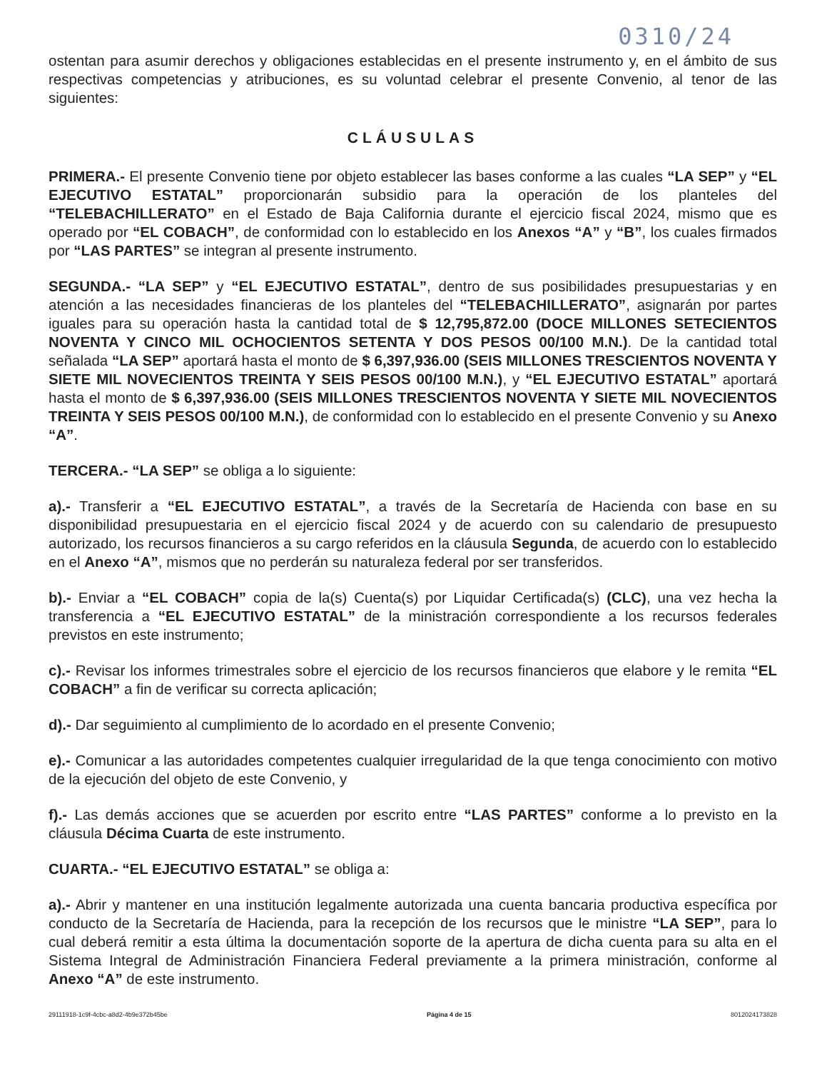0310/24
ostentan para asumir derechos y obligaciones establecidas en el presente instrumento y, en el ámbito de sus respectivas competencias y atribuciones, es su voluntad celebrar el presente Convenio, al tenor de las siguientes:
CLÁUSULAS
PRIMERA.- El presente Convenio tiene por objeto establecer las bases conforme a las cuales “LA SEP” y “EL EJECUTIVO ESTATAL” proporcionarán subsidio para la operación de los planteles del “TELEBACHILLERATO” en el Estado de Baja California durante el ejercicio fiscal 2024, mismo que es operado por “EL COBACH”, de conformidad con lo establecido en los Anexos “A” y “B”, los cuales firmados por “LAS PARTES” se integran al presente instrumento.
SEGUNDA.- “LA SEP” y “EL EJECUTIVO ESTATAL”, dentro de sus posibilidades presupuestarias y en atención a las necesidades financieras de los planteles del “TELEBACHILLERATO”, asignarán por partes iguales para su operación hasta la cantidad total de $ 12,795,872.00 (DOCE MILLONES SETECIENTOS NOVENTA Y CINCO MIL OCHOCIENTOS SETENTA Y DOS PESOS 00/100 M.N.). De la cantidad total señalada “LA SEP” aportará hasta el monto de $ 6,397,936.00 (SEIS MILLONES TRESCIENTOS NOVENTA Y SIETE MIL NOVECIENTOS TREINTA Y SEIS PESOS 00/100 M.N.), y “EL EJECUTIVO ESTATAL” aportará hasta el monto de $ 6,397,936.00 (SEIS MILLONES TRESCIENTOS NOVENTA Y SIETE MIL NOVECIENTOS TREINTA Y SEIS PESOS 00/100 M.N.), de conformidad con lo establecido en el presente Convenio y su Anexo “A”.
TERCERA.- “LA SEP” se obliga a lo siguiente:
a).- Transferir a “EL EJECUTIVO ESTATAL”, a través de la Secretaría de Hacienda con base en su disponibilidad presupuestaria en el ejercicio fiscal 2024 y de acuerdo con su calendario de presupuesto autorizado, los recursos financieros a su cargo referidos en la cláusula Segunda, de acuerdo con lo establecido en el Anexo “A”, mismos que no perderán su naturaleza federal por ser transferidos.
b).- Enviar a “EL COBACH” copia de la(s) Cuenta(s) por Liquidar Certificada(s) (CLC), una vez hecha la transferencia a “EL EJECUTIVO ESTATAL” de la ministración correspondiente a los recursos federales previstos en este instrumento;
c).- Revisar los informes trimestrales sobre el ejercicio de los recursos financieros que elabore y le remita “EL COBACH” a fin de verificar su correcta aplicación;
d).- Dar seguimiento al cumplimiento de lo acordado en el presente Convenio;
e).- Comunicar a las autoridades competentes cualquier irregularidad de la que tenga conocimiento con motivo de la ejecución del objeto de este Convenio, y
f).- Las demás acciones que se acuerden por escrito entre “LAS PARTES” conforme a lo previsto en la cláusula Décima Cuarta de este instrumento.
CUARTA.- “EL EJECUTIVO ESTATAL” se obliga a:
a).- Abrir y mantener en una institución legalmente autorizada una cuenta bancaria productiva específica por conducto de la Secretaría de Hacienda, para la recepción de los recursos que le ministre “LA SEP”, para lo cual deberá remitir a esta última la documentación soporte de la apertura de dicha cuenta para su alta en el Sistema Integral de Administración Financiera Federal previamente a la primera ministración, conforme al Anexo “A” de este instrumento.
29111918-1c9f-4cbc-a8d2-4b9e372b45be Página 4 de 15 8012024173828